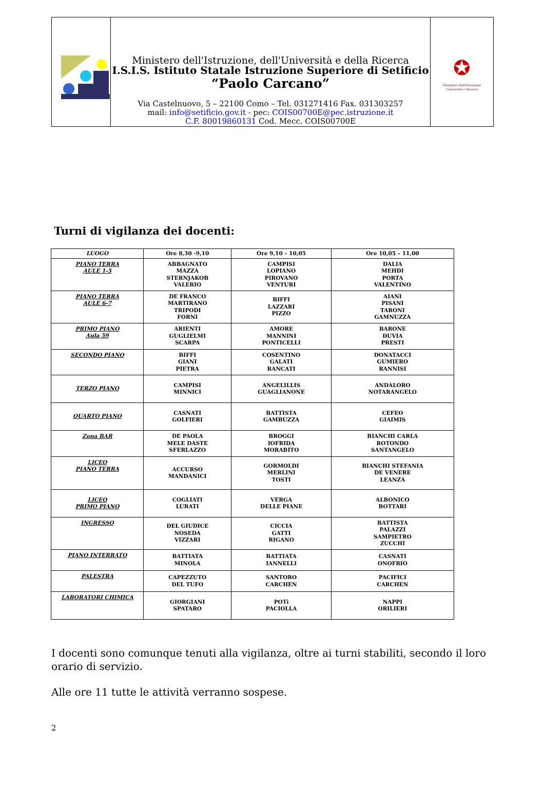| | Ministero dell'Istruzione, dell'Università e della Ricerca I.S.I.S. Istituto Statale Istruzione Superiore di Setificio “Paolo Carcano” Via Castelnuovo, 5 – 22100 Como – Tel. 031271416 Fax. 031303257 mail: info@setificio.gov.it - pec: COIS00700E@pec.istruzione.it C.F. 80019860131 Cod. Mecc. COIS00700E | ✪ Ministero dell'Istruzione Università e Ricerca |
Turni di vigilanza dei docenti:
| LUOGO | Ore 8,30 -9,10 | Ore 9,10 – 10,05 | Ore 10,05 – 11,00 |
| PIANO TERRA AULE 1-5 | ABBAGNATO MAZZA STERNJAKOB VALERIO | CAMPISI LOPIANO PIROVANO VENTURI | DALIA MEHDI PORTA VALENTINO |
| PIANO TERRA AULE 6-7 | DE FRANCO MARTIRANO TRIPODI FORNI | BIFFI LAZZARI PIZZO | AIANI PISANI TARONI GAMNUZZA |
| PRIMO PIANO Aula 59 | ARIENTI GUGLIELMI SCARPA | AMORE MANNINI PONTICELLI | BARONE DUVIA PRESTI |
| SECONDO PIANO | BIFFI GIANI PIETRA | COSENTINO GALATI RANCATI | DONATACCI GUMIERO RANNISI |
| TERZO PIANO | CAMPISI MINNICI | ANGELILLIS GUAGLIANONE | ANDALORO NOTARANGELO |
| QUARTO PIANO | CASNATI GOLFIERI | BATTISTA GAMBUZZA | CEFEO GIAIMIS |
| Zona BAR | DE PAOLA MELE DASTE SFERLAZZO | BROGGI IOFRIDA MORABITO | BIANCHI CARLA ROTONDO SANTANGELO |
| LICEO PIANO TERRA | ACCURSO MANDANICI | GORMOLDI MERLINI TOSTI | BIANCHI STEFANIA DE VENERE LEANZA |
| LICEO PRIMO PIANO | COGLIATI LURATI | VERGA DELLE PIANE | ALBONICO BOTTARI |
| INGRESSO | DEL GIUDICE NOSEDA VIZZARI | CICCIA GATTI RIGANO | BATTISTA PALAZZI SAMPIETRO ZUCCHI |
| PIANO INTERRATO | BATTIATA MINOLA | BATTIATA IANNELLI | CASNATI ONOFRIO |
| PALESTRA | CAPEZZUTO DEL TUFO | SANTORO CARCHEN | PACIFICI CARCHEN |
| LABORATORI CHIMICA | GIORGIANI SPATARO | POTì PACIOLLA | NAPPI ORILIERI |
I docenti sono comunque tenuti alla vigilanza, oltre ai turni stabiliti, secondo il loro orario di servizio.
Alle ore 11 tutte le attività verranno sospese.
2